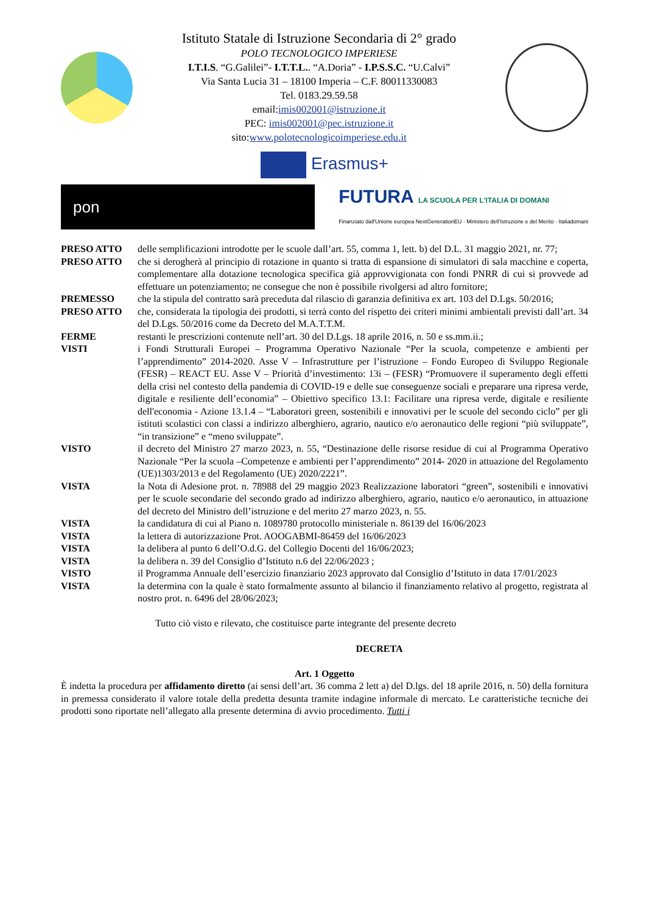Istituto Statale di Istruzione Secondaria di 2° grado
POLO TECNOLOGICO IMPERIESE
I.T.I.S. “G.Galilei”- I.T.T.L.. “A.Doria” - I.P.S.S.C. “U.Calvi”
Via Santa Lucia 31 – 18100 Imperia – C.F. 80011330083
Tel. 0183.29.59.58
email:imis002001@istruzione.it
PEC: imis002001@pec.istruzione.it
sito:www.polotecnologicoimperiese.edu.it
Erasmus+
pon
FUTURA LA SCUOLA PER L'ITALIA DI DOMANI
Finanziato dall'Unione europea NextGenerationEU · Ministero dell'Istruzione e del Merito · Italiadomani
| PRESO ATTO | delle semplificazioni introdotte per le scuole dall’art. 55, comma 1, lett. b) del D.L. 31 maggio 2021, nr. 77; |
| PRESO ATTO | che si derogherà al principio di rotazione in quanto si tratta di espansione di simulatori di sala macchine e coperta, complementare alla dotazione tecnologica specifica già approvvigionata con fondi PNRR di cui si provvede ad effettuare un potenziamento; ne consegue che non è possibile rivolgersi ad altro fornitore; |
| PREMESSO | che la stipula del contratto sarà preceduta dal rilascio di garanzia definitiva ex art. 103 del D.Lgs. 50/2016; |
| PRESO ATTO | che, considerata la tipologia dei prodotti, si terrà conto del rispetto dei criteri minimi ambientali previsti dall’art. 34 del D.Lgs. 50/2016 come da Decreto del M.A.T.T.M. |
| FERME | restanti le prescrizioni contenute nell’art. 30 del D.Lgs. 18 aprile 2016, n. 50 e ss.mm.ii.; |
| VISTI | i Fondi Strutturali Europei – Programma Operativo Nazionale “Per la scuola, competenze e ambienti per l’apprendimento” 2014-2020. Asse V – Infrastrutture per l’istruzione – Fondo Europeo di Sviluppo Regionale (FESR) – REACT EU. Asse V – Priorità d’investimento: 13i – (FESR) “Promuovere il superamento degli effetti della crisi nel contesto della pandemia di COVID-19 e delle sue conseguenze sociali e preparare una ripresa verde, digitale e resiliente dell’economia” – Obiettivo specifico 13.1: Facilitare una ripresa verde, digitale e resiliente dell'economia - Azione 13.1.4 – “Laboratori green, sostenibili e innovativi per le scuole del secondo ciclo” per gli istituti scolastici con classi a indirizzo alberghiero, agrario, nautico e/o aeronautico delle regioni “più sviluppate”, “in transizione” e “meno sviluppate”. |
| VISTO | il decreto del Ministro 27 marzo 2023, n. 55, “Destinazione delle risorse residue di cui al Programma Operativo Nazionale “Per la scuola –Competenze e ambienti per l’apprendimento” 2014- 2020 in attuazione del Regolamento (UE)1303/2013 e del Regolamento (UE) 2020/2221”. |
| VISTA | la Nota di Adesione prot. n. 78988 del 29 maggio 2023 Realizzazione laboratori “green”, sostenibili e innovativi per le scuole secondarie del secondo grado ad indirizzo alberghiero, agrario, nautico e/o aeronautico, in attuazione del decreto del Ministro dell’istruzione e del merito 27 marzo 2023, n. 55. |
| VISTA | la candidatura di cui al Piano n. 1089780 protocollo ministeriale n. 86139 del 16/06/2023 |
| VISTA | la lettera di autorizzazione Prot. AOOGABMI-86459 del 16/06/2023 |
| VISTA | la delibera al punto 6 dell’O.d.G. del Collegio Docenti del 16/06/2023; |
| VISTA | la delibera n. 39 del Consiglio d’Istituto n.6 del 22/06/2023 ; |
| VISTO | il Programma Annuale dell’esercizio finanziario 2023 approvato dal Consiglio d’Istituto in data 17/01/2023 |
| VISTA | la determina con la quale è stato formalmente assunto al bilancio il finanziamento relativo al progetto, registrata al nostro prot. n. 6496 del 28/06/2023; |
Tutto ciò visto e rilevato, che costituisce parte integrante del presente decreto
DECRETA
Art. 1 Oggetto
È indetta la procedura per affidamento diretto (ai sensi dell’art. 36 comma 2 lett a) del D.lgs. del 18 aprile 2016, n. 50) della fornitura in premessa considerato il valore totale della predetta desunta tramite indagine informale di mercato. Le caratteristiche tecniche dei prodotti sono riportate nell’allegato alla presente determina di avvio procedimento. Tutti i